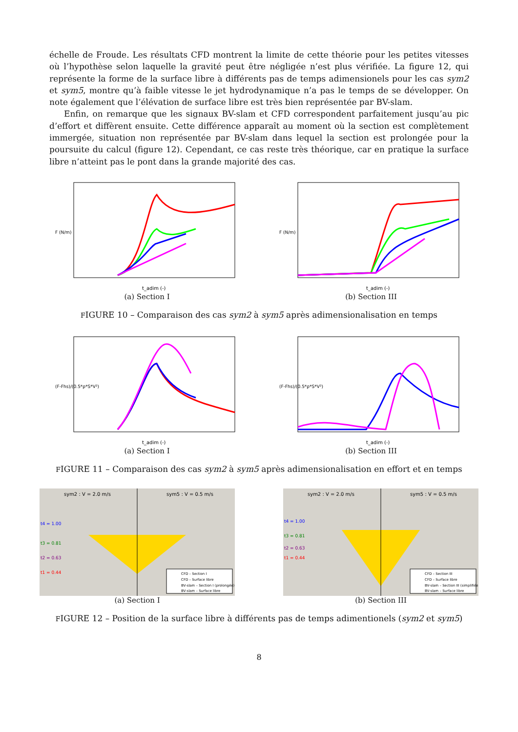échelle de Froude. Les résultats CFD montrent la limite de cette théorie pour les petites vitesses où l’hypothèse selon laquelle la gravité peut être négligée n’est plus vérifiée. La figure 12, qui représente la forme de la surface libre à différents pas de temps adimensionels pour les cas sym2 et sym5, montre qu’à faible vitesse le jet hydrodynamique n’a pas le temps de se développer. On note également que l’élévation de surface libre est très bien représentée par BV-slam.
Enfin, on remarque que les signaux BV-slam et CFD correspondent parfaitement jusqu’au pic d’effort et diffèrent ensuite. Cette différence apparaît au moment où la section est complètement immergée, situation non représentée par BV-slam dans lequel la section est prolongée pour la poursuite du calcul (figure 12). Cependant, ce cas reste très théorique, car en pratique la surface libre n’atteint pas le pont dans la grande majorité des cas.
F (N/m)
t_adim (-)
(a) Section I
F (N/m)
t_adim (-)
(b) Section III
FIGURE 10 – Comparaison des cas sym2 à sym5 après adimensionalisation en temps
(F-Fhs)/(0.5*ρ*S*V²)
t_adim (-)
(a) Section I
(F-Fhs)/(0.5*ρ*S*V²)
t_adim (-)
(b) Section III
FIGURE 11 – Comparaison des cas sym2 à sym5 après adimensionalisation en effort et en temps
sym2 : V = 2.0 m/s
sym5 : V = 0.5 m/s
t4 = 1.00
t3 = 0.81
t2 = 0.63
t1 = 0.44
CFD – Section I
CFD – Surface libre
BV-slam – Section I (prolongée)
BV-slam – Surface libre
(a) Section I
sym2 : V = 2.0 m/s
sym5 : V = 0.5 m/s
t4 = 1.00
t3 = 0.81
t2 = 0.63
t1 = 0.44
CFD – Section III
CFD – Surface libre
BV-slam – Section III (simplifiée)
BV-slam – Surface libre
(b) Section III
FIGURE 12 – Position de la surface libre à différents pas de temps adimentionels (sym2 et sym5)
8